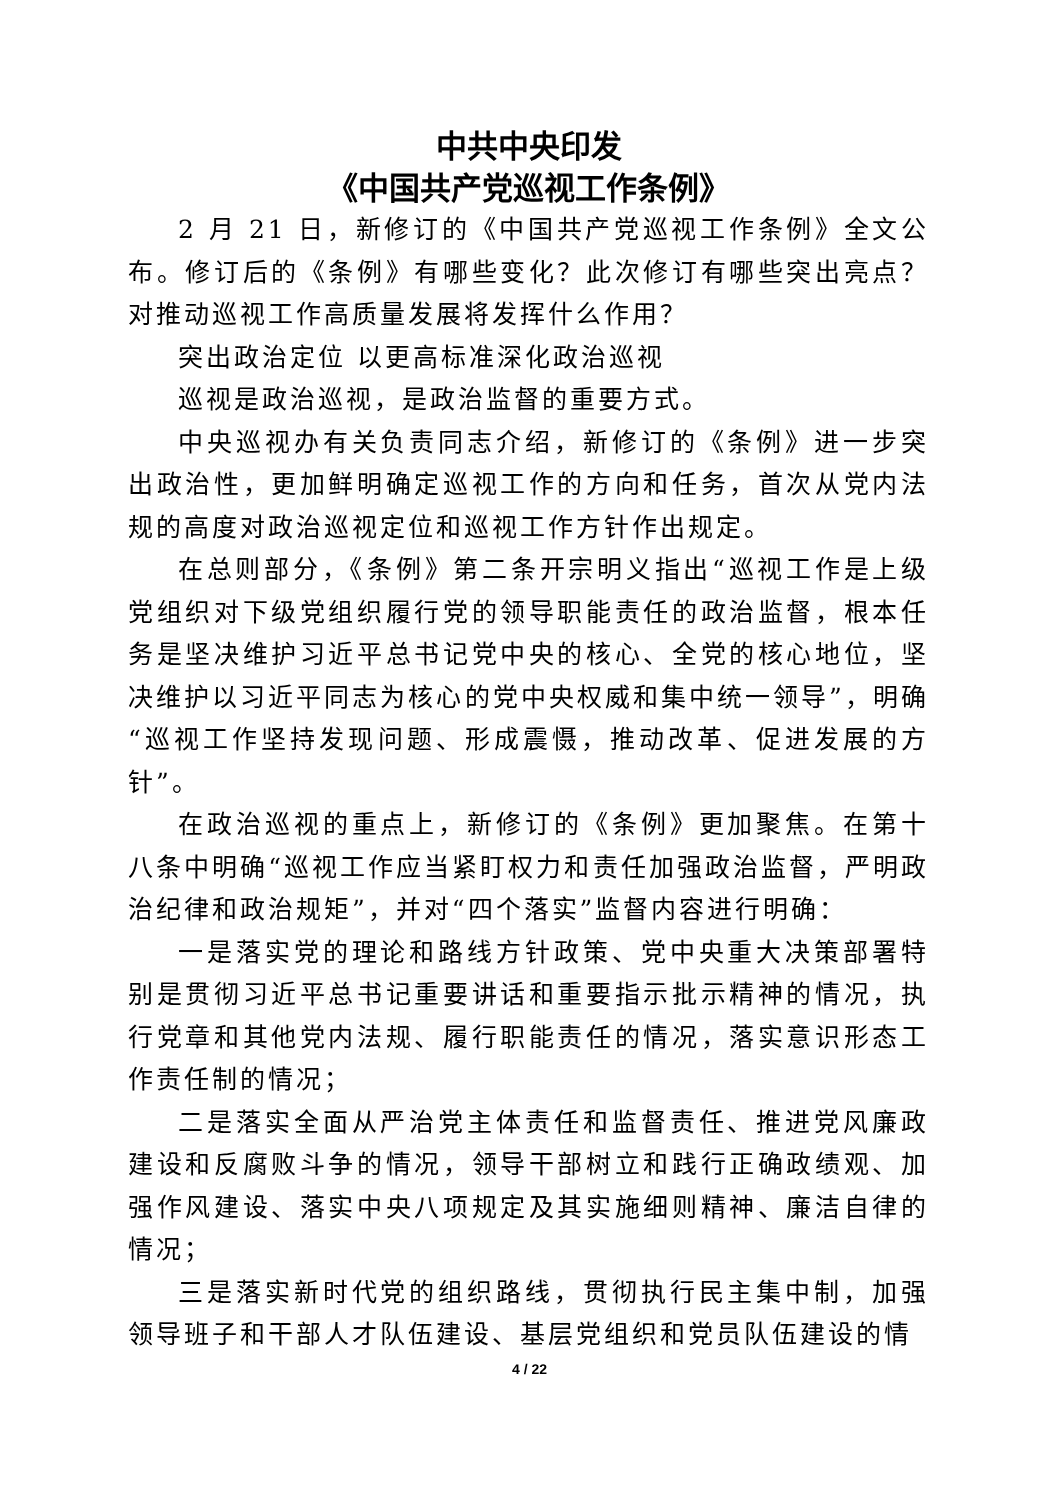中共中央印发
《中国共产党巡视工作条例》
2 月 21 日，新修订的《中国共产党巡视工作条例》全文公布。修订后的《条例》有哪些变化？此次修订有哪些突出亮点？对推动巡视工作高质量发展将发挥什么作用？
突出政治定位 以更高标准深化政治巡视
巡视是政治巡视，是政治监督的重要方式。
中央巡视办有关负责同志介绍，新修订的《条例》进一步突出政治性，更加鲜明确定巡视工作的方向和任务，首次从党内法规的高度对政治巡视定位和巡视工作方针作出规定。
在总则部分，《条例》第二条开宗明义指出“巡视工作是上级党组织对下级党组织履行党的领导职能责任的政治监督，根本任务是坚决维护习近平总书记党中央的核心、全党的核心地位，坚决维护以习近平同志为核心的党中央权威和集中统一领导”，明确“巡视工作坚持发现问题、形成震慑，推动改革、促进发展的方针”。
在政治巡视的重点上，新修订的《条例》更加聚焦。在第十八条中明确“巡视工作应当紧盯权力和责任加强政治监督，严明政治纪律和政治规矩”，并对“四个落实”监督内容进行明确：
一是落实党的理论和路线方针政策、党中央重大决策部署特别是贯彻习近平总书记重要讲话和重要指示批示精神的情况，执行党章和其他党内法规、履行职能责任的情况，落实意识形态工作责任制的情况；
二是落实全面从严治党主体责任和监督责任、推进党风廉政建设和反腐败斗争的情况，领导干部树立和践行正确政绩观、加强作风建设、落实中央八项规定及其实施细则精神、廉洁自律的情况；
三是落实新时代党的组织路线，贯彻执行民主集中制，加强领导班子和干部人才队伍建设、基层党组织和党员队伍建设的情
4 / 22